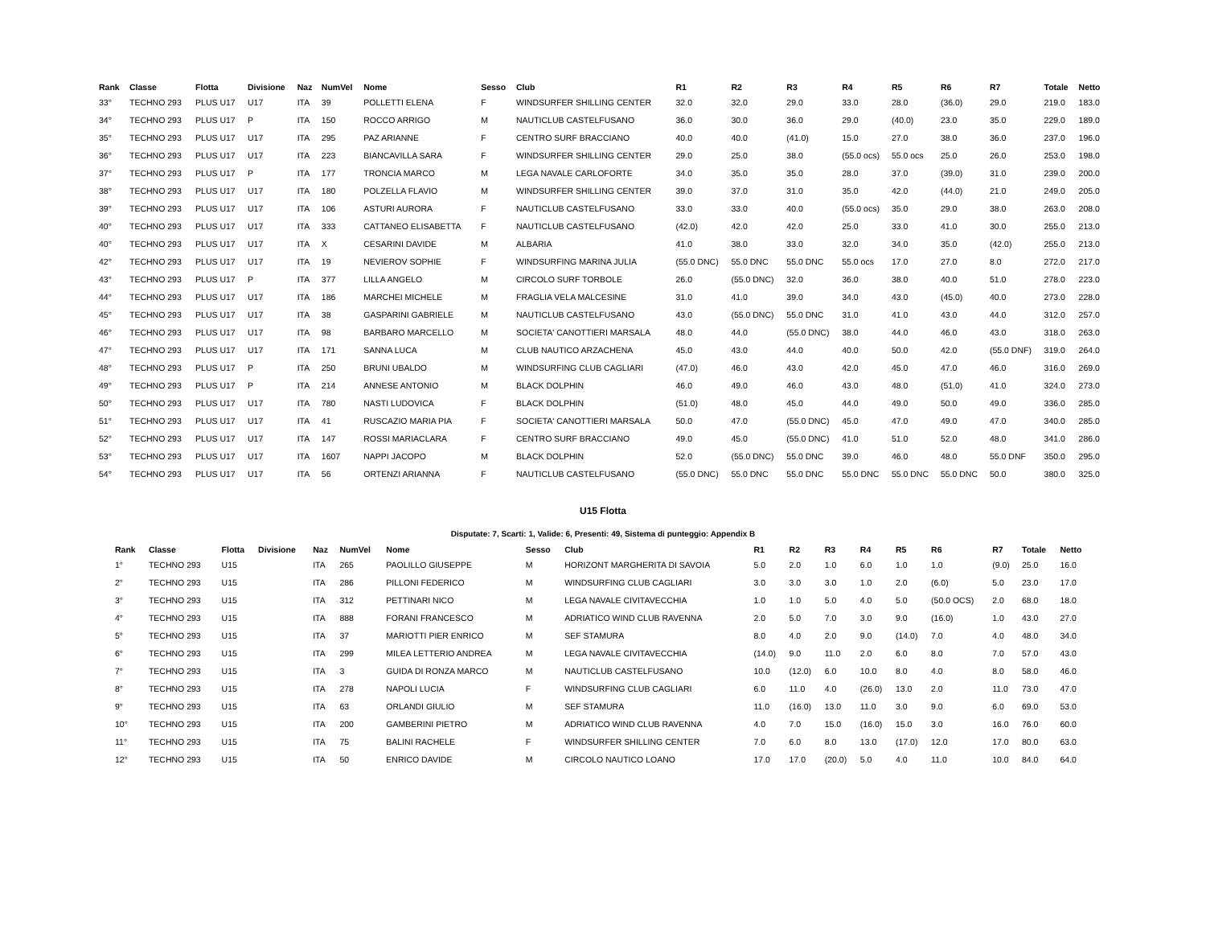| Rank | Classe | Flotta | Divisione | Naz | NumVel | Nome | Sesso | Club | R1 | R2 | R3 | R4 | R5 | R6 | R7 | Totale | Netto |
| --- | --- | --- | --- | --- | --- | --- | --- | --- | --- | --- | --- | --- | --- | --- | --- | --- | --- |
| 33° | TECHNO 293 | PLUS U17 | U17 | ITA | 39 | POLLETTI ELENA | F | WINDSURFER SHILLING CENTER | 32.0 | 32.0 | 29.0 | 33.0 | 28.0 | (36.0) | 29.0 | 219.0 | 183.0 |
| 34° | TECHNO 293 | PLUS U17 | P | ITA | 150 | ROCCO ARRIGO | M | NAUTICLUB CASTELFUSANO | 36.0 | 30.0 | 36.0 | 29.0 | (40.0) | 23.0 | 35.0 | 229.0 | 189.0 |
| 35° | TECHNO 293 | PLUS U17 | U17 | ITA | 295 | PAZ ARIANNE | F | CENTRO SURF BRACCIANO | 40.0 | 40.0 | (41.0) | 15.0 | 27.0 | 38.0 | 36.0 | 237.0 | 196.0 |
| 36° | TECHNO 293 | PLUS U17 | U17 | ITA | 223 | BIANCAVILLA SARA | F | WINDSURFER SHILLING CENTER | 29.0 | 25.0 | 38.0 | (55.0 ocs) | 55.0 ocs | 25.0 | 26.0 | 253.0 | 198.0 |
| 37° | TECHNO 293 | PLUS U17 | P | ITA | 177 | TRONCIA MARCO | M | LEGA NAVALE CARLOFORTE | 34.0 | 35.0 | 35.0 | 28.0 | 37.0 | (39.0) | 31.0 | 239.0 | 200.0 |
| 38° | TECHNO 293 | PLUS U17 | U17 | ITA | 180 | POLZELLA FLAVIO | M | WINDSURFER SHILLING CENTER | 39.0 | 37.0 | 31.0 | 35.0 | 42.0 | (44.0) | 21.0 | 249.0 | 205.0 |
| 39° | TECHNO 293 | PLUS U17 | U17 | ITA | 106 | ASTURI AURORA | F | NAUTICLUB CASTELFUSANO | 33.0 | 33.0 | 40.0 | (55.0 ocs) | 35.0 | 29.0 | 38.0 | 263.0 | 208.0 |
| 40° | TECHNO 293 | PLUS U17 | U17 | ITA | 333 | CATTANEO ELISABETTA | F | NAUTICLUB CASTELFUSANO | (42.0) | 42.0 | 42.0 | 25.0 | 33.0 | 41.0 | 30.0 | 255.0 | 213.0 |
| 40° | TECHNO 293 | PLUS U17 | U17 | ITA | X | CESARINI DAVIDE | M | ALBARIA | 41.0 | 38.0 | 33.0 | 32.0 | 34.0 | 35.0 | (42.0) | 255.0 | 213.0 |
| 42° | TECHNO 293 | PLUS U17 | U17 | ITA | 19 | NEVIEROV SOPHIE | F | WINDSURFING MARINA JULIA | (55.0 DNC) | 55.0 DNC | 55.0 DNC | 55.0 ocs | 17.0 | 27.0 | 8.0 | 272.0 | 217.0 |
| 43° | TECHNO 293 | PLUS U17 | P | ITA | 377 | LILLA ANGELO | M | CIRCOLO SURF TORBOLE | 26.0 | (55.0 DNC) | 32.0 | 36.0 | 38.0 | 40.0 | 51.0 | 278.0 | 223.0 |
| 44° | TECHNO 293 | PLUS U17 | U17 | ITA | 186 | MARCHEI MICHELE | M | FRAGLIA VELA MALCESINE | 31.0 | 41.0 | 39.0 | 34.0 | 43.0 | (45.0) | 40.0 | 273.0 | 228.0 |
| 45° | TECHNO 293 | PLUS U17 | U17 | ITA | 38 | GASPARINI GABRIELE | M | NAUTICLUB CASTELFUSANO | 43.0 | (55.0 DNC) | 55.0 DNC | 31.0 | 41.0 | 43.0 | 44.0 | 312.0 | 257.0 |
| 46° | TECHNO 293 | PLUS U17 | U17 | ITA | 98 | BARBARO MARCELLO | M | SOCIETA' CANOTTIERI MARSALA | 48.0 | 44.0 | (55.0 DNC) | 38.0 | 44.0 | 46.0 | 43.0 | 318.0 | 263.0 |
| 47° | TECHNO 293 | PLUS U17 | U17 | ITA | 171 | SANNA LUCA | M | CLUB NAUTICO ARZACHENA | 45.0 | 43.0 | 44.0 | 40.0 | 50.0 | 42.0 | (55.0 DNF) | 319.0 | 264.0 |
| 48° | TECHNO 293 | PLUS U17 | P | ITA | 250 | BRUNI UBALDO | M | WINDSURFING CLUB CAGLIARI | (47.0) | 46.0 | 43.0 | 42.0 | 45.0 | 47.0 | 46.0 | 316.0 | 269.0 |
| 49° | TECHNO 293 | PLUS U17 | P | ITA | 214 | ANNESE ANTONIO | M | BLACK DOLPHIN | 46.0 | 49.0 | 46.0 | 43.0 | 48.0 | (51.0) | 41.0 | 324.0 | 273.0 |
| 50° | TECHNO 293 | PLUS U17 | U17 | ITA | 780 | NASTI LUDOVICA | F | BLACK DOLPHIN | (51.0) | 48.0 | 45.0 | 44.0 | 49.0 | 50.0 | 49.0 | 336.0 | 285.0 |
| 51° | TECHNO 293 | PLUS U17 | U17 | ITA | 41 | RUSCAZIO MARIA PIA | F | SOCIETA' CANOTTIERI MARSALA | 50.0 | 47.0 | (55.0 DNC) | 45.0 | 47.0 | 49.0 | 47.0 | 340.0 | 285.0 |
| 52° | TECHNO 293 | PLUS U17 | U17 | ITA | 147 | ROSSI MARIACLARA | F | CENTRO SURF BRACCIANO | 49.0 | 45.0 | (55.0 DNC) | 41.0 | 51.0 | 52.0 | 48.0 | 341.0 | 286.0 |
| 53° | TECHNO 293 | PLUS U17 | U17 | ITA | 1607 | NAPPI JACOPO | M | BLACK DOLPHIN | 52.0 | (55.0 DNC) | 55.0 DNC | 39.0 | 46.0 | 48.0 | 55.0 DNF | 350.0 | 295.0 |
| 54° | TECHNO 293 | PLUS U17 | U17 | ITA | 56 | ORTENZI ARIANNA | F | NAUTICLUB CASTELFUSANO | (55.0 DNC) | 55.0 DNC | 55.0 DNC | 55.0 DNC | 55.0 DNC | 55.0 DNC | 50.0 | 380.0 | 325.0 |
U15 Flotta
Disputate: 7, Scarti: 1, Valide: 6, Presenti: 49, Sistema di punteggio: Appendix B
| Rank | Classe | Flotta | Divisione | Naz | NumVel | Nome | Sesso | Club | R1 | R2 | R3 | R4 | R5 | R6 | R7 | Totale | Netto |
| --- | --- | --- | --- | --- | --- | --- | --- | --- | --- | --- | --- | --- | --- | --- | --- | --- | --- |
| 1° | TECHNO 293 | U15 | | ITA | 265 | PAOLILLO GIUSEPPE | M | HORIZONT MARGHERITA DI SAVOIA | 5.0 | 2.0 | 1.0 | 6.0 | 1.0 | 1.0 | (9.0) | 25.0 | 16.0 |
| 2° | TECHNO 293 | U15 | | ITA | 286 | PILLONI FEDERICO | M | WINDSURFING CLUB CAGLIARI | 3.0 | 3.0 | 3.0 | 1.0 | 2.0 | (6.0) | 5.0 | 23.0 | 17.0 |
| 3° | TECHNO 293 | U15 | | ITA | 312 | PETTINARI NICO | M | LEGA NAVALE CIVITAVECCHIA | 1.0 | 1.0 | 5.0 | 4.0 | 5.0 | (50.0 OCS) | 2.0 | 68.0 | 18.0 |
| 4° | TECHNO 293 | U15 | | ITA | 888 | FORANI FRANCESCO | M | ADRIATICO WIND CLUB RAVENNA | 2.0 | 5.0 | 7.0 | 3.0 | 9.0 | (16.0) | 1.0 | 43.0 | 27.0 |
| 5° | TECHNO 293 | U15 | | ITA | 37 | MARIOTTI PIER ENRICO | M | SEF STAMURA | 8.0 | 4.0 | 2.0 | 9.0 | (14.0) | 7.0 | 4.0 | 48.0 | 34.0 |
| 6° | TECHNO 293 | U15 | | ITA | 299 | MILEA LETTERIO ANDREA | M | LEGA NAVALE CIVITAVECCHIA | (14.0) | 9.0 | 11.0 | 2.0 | 6.0 | 8.0 | 7.0 | 57.0 | 43.0 |
| 7° | TECHNO 293 | U15 | | ITA | 3 | GUIDA DI RONZA MARCO | M | NAUTICLUB CASTELFUSANO | 10.0 | (12.0) | 6.0 | 10.0 | 8.0 | 4.0 | 8.0 | 58.0 | 46.0 |
| 8° | TECHNO 293 | U15 | | ITA | 278 | NAPOLI LUCIA | F | WINDSURFING CLUB CAGLIARI | 6.0 | 11.0 | 4.0 | (26.0) | 13.0 | 2.0 | 11.0 | 73.0 | 47.0 |
| 9° | TECHNO 293 | U15 | | ITA | 63 | ORLANDI GIULIO | M | SEF STAMURA | 11.0 | (16.0) | 13.0 | 11.0 | 3.0 | 9.0 | 6.0 | 69.0 | 53.0 |
| 10° | TECHNO 293 | U15 | | ITA | 200 | GAMBERINI PIETRO | M | ADRIATICO WIND CLUB RAVENNA | 4.0 | 7.0 | 15.0 | (16.0) | 15.0 | 3.0 | 16.0 | 76.0 | 60.0 |
| 11° | TECHNO 293 | U15 | | ITA | 75 | BALINI RACHELE | F | WINDSURFER SHILLING CENTER | 7.0 | 6.0 | 8.0 | 13.0 | (17.0) | 12.0 | 17.0 | 80.0 | 63.0 |
| 12° | TECHNO 293 | U15 | | ITA | 50 | ENRICO DAVIDE | M | CIRCOLO NAUTICO LOANO | 17.0 | 17.0 | (20.0) | 5.0 | 4.0 | 11.0 | 10.0 | 84.0 | 64.0 |